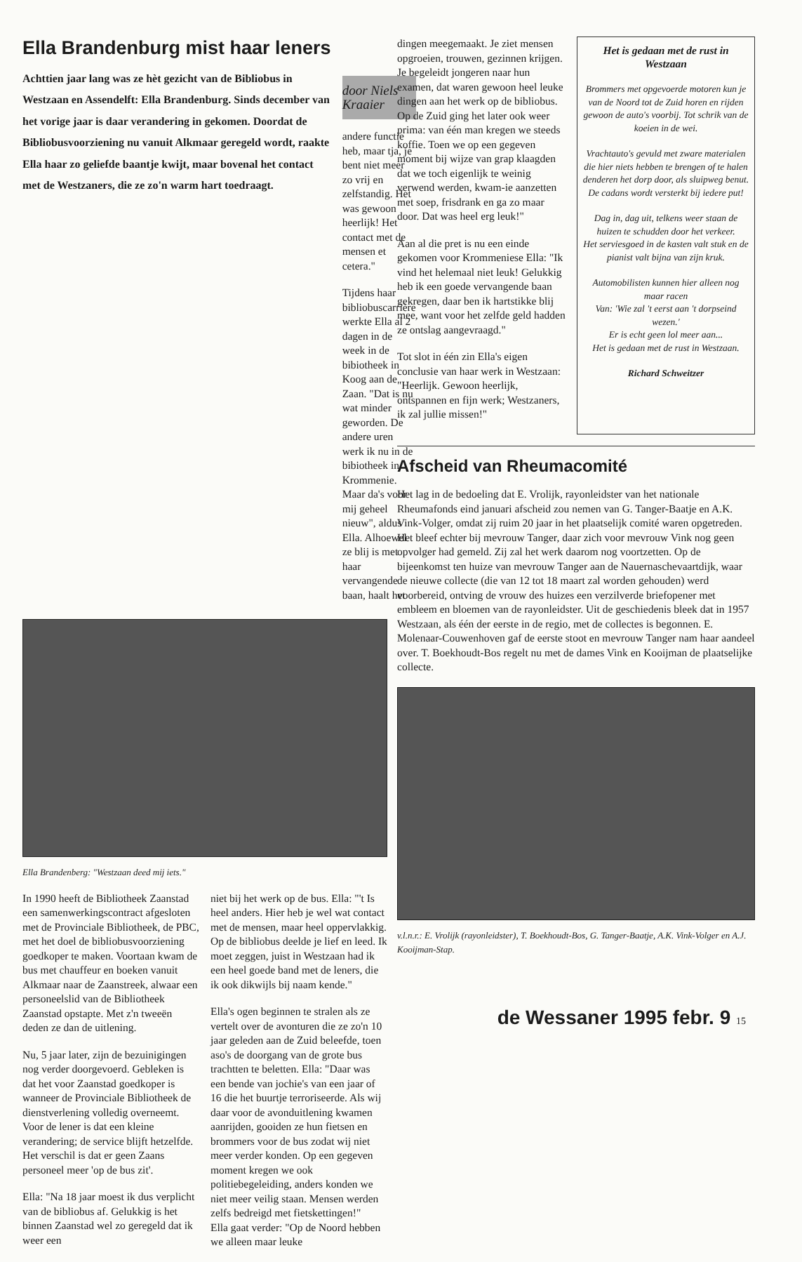Ella Brandenburg mist haar leners
Achttien jaar lang was ze hèt gezicht van de Bibliobus in Westzaan en Assendelft: Ella Brandenburg. Sinds december van het vorige jaar is daar verandering in gekomen. Doordat de Bibliobusvoorziening nu vanuit Alkmaar geregeld wordt, raakte Ella haar zo geliefde baantje kwijt, maar bovenal het contact met de Westzaners, die ze zo'n warm hart toedraagt.
door Niels Kraaier
andere functie heb, maar tja, je bent niet meer zo vrij en zelfstandig. Het was gewoon heerlijk! Het contact met de mensen et cetera."
Tijdens haar bibliobuscarrière werkte Ella al 2 dagen in de week in de bibiotheek in Koog aan de Zaan. "Dat is nu wat minder geworden. De andere uren werk ik nu in de bibiotheek in Krommenie. Maar da's voor mij geheel nieuw", aldus Ella. Alhoewel ze blij is met haar vervangende baan, haalt het
Ella Brandenberg: "Westzaan deed mij iets."
In 1990 heeft de Bibliotheek Zaanstad een samenwerkingscontract afgesloten met de Provinciale Bibliotheek, de PBC, met het doel de bibliobusvoorziening goedkoper te maken. Voortaan kwam de bus met chauffeur en boeken vanuit Alkmaar naar de Zaanstreek, alwaar een personeelslid van de Bibliotheek Zaanstad opstapte. Met z'n tweeën deden ze dan de uitlening.
Nu, 5 jaar later, zijn de bezuinigingen nog verder doorgevoerd. Gebleken is dat het voor Zaanstad goedkoper is wanneer de Provinciale Bibliotheek de dienstverlening volledig overneemt. Voor de lener is dat een kleine verandering; de service blijft hetzelfde. Het verschil is dat er geen Zaans personeel meer 'op de bus zit'.
Ella: "Na 18 jaar moest ik dus verplicht van de bibliobus af. Gelukkig is het binnen Zaanstad wel zo geregeld dat ik weer een
niet bij het werk op de bus. Ella: "'t Is heel anders. Hier heb je wel wat contact met de mensen, maar heel oppervlakkig. Op de bibliobus deelde je lief en leed. Ik moet zeggen, juist in Westzaan had ik een heel goede band met de leners, die ik ook dikwijls bij naam kende."
Ella's ogen beginnen te stralen als ze vertelt over de avonturen die ze zo'n 10 jaar geleden aan de Zuid beleefde, toen aso's de doorgang van de grote bus trachtten te beletten. Ella: "Daar was een bende van jochie's van een jaar of 16 die het buurtje terroriseerde. Als wij daar voor de avonduitlening kwamen aanrijden, gooiden ze hun fietsen en brommers voor de bus zodat wij niet meer verder konden. Op een gegeven moment kregen we ook politiebegeleiding, anders konden we niet meer veilig staan. Mensen werden zelfs bedreigd met fietskettingen!"
Ella gaat verder: "Op de Noord hebben we alleen maar leuke
dingen meegemaakt. Je ziet mensen opgroeien, trouwen, gezinnen krijgen. Je begeleidt jongeren naar hun examen, dat waren gewoon heel leuke dingen aan het werk op de bibliobus. Op de Zuid ging het later ook weer prima: van één man kregen we steeds koffie. Toen we op een gegeven moment bij wijze van grap klaagden dat we toch eigenlijk te weinig verwend werden, kwam-ie aanzetten met soep, frisdrank en ga zo maar door. Dat was heel erg leuk!"
Aan al die pret is nu een einde gekomen voor Krommeniese Ella: "Ik vind het helemaal niet leuk! Gelukkig heb ik een goede vervangende baan gekregen, daar ben ik hartstikke blij mee, want voor het zelfde geld hadden ze ontslag aangevraagd."
Tot slot in één zin Ella's eigen conclusie van haar werk in Westzaan: "Heerlijk. Gewoon heerlijk, ontspannen en fijn werk; Westzaners, ik zal jullie missen!"
Het is gedaan met de rust in Westzaan
Brommers met opgevoerde motoren kun je van de Noord tot de Zuid horen en rijden gewoon de auto's voorbij. Tot schrik van de koeien in de wei.
Vrachtauto's gevuld met zware materialen
die hier niets hebben te brengen of te halen
denderen het dorp door, als sluipweg benut.
De cadans wordt versterkt bij iedere put!
Dag in, dag uit, telkens weer staan de huizen te schudden door het verkeer.
Het serviesgoed in de kasten valt stuk en de pianist valt bijna van zijn kruk.
Automobilisten kunnen hier alleen nog maar racen
Van: 'Wie zal 't eerst aan 't dorpseind wezen.'
Er is echt geen lol meer aan...
Het is gedaan met de rust in Westzaan.
Richard Schweitzer
Afscheid van Rheumacomité
Het lag in de bedoeling dat E. Vrolijk, rayonleidster van het nationale Rheumafonds eind januari afscheid zou nemen van G. Tanger-Baatje en A.K. Vink-Volger, omdat zij ruim 20 jaar in het plaatselijk comité waren opgetreden. Het bleef echter bij mevrouw Tanger, daar zich voor mevrouw Vink nog geen opvolger had gemeld. Zij zal het werk daarom nog voortzetten. Op de bijeenkomst ten huize van mevrouw Tanger aan de Nauernaschevaartdijk, waar de nieuwe collecte (die van 12 tot 18 maart zal worden gehouden) werd voorbereid, ontving de vrouw des huizes een verzilverde briefopener met embleem en bloemen van de rayonleidster. Uit de geschiedenis bleek dat in 1957 Westzaan, als één der eerste in de regio, met de collectes is begonnen. E. Molenaar-Couwenhoven gaf de eerste stoot en mevrouw Tanger nam haar aandeel over. T. Boekhoudt-Bos regelt nu met de dames Vink en Kooijman de plaatselijke collecte.
v.l.n.r.: E. Vrolijk (rayonleidster), T. Boekhoudt-Bos, G. Tanger-Baatje, A.K. Vink-Volger en A.J. Kooijman-Stap.
de Wessaner 1995 febr. 9 15